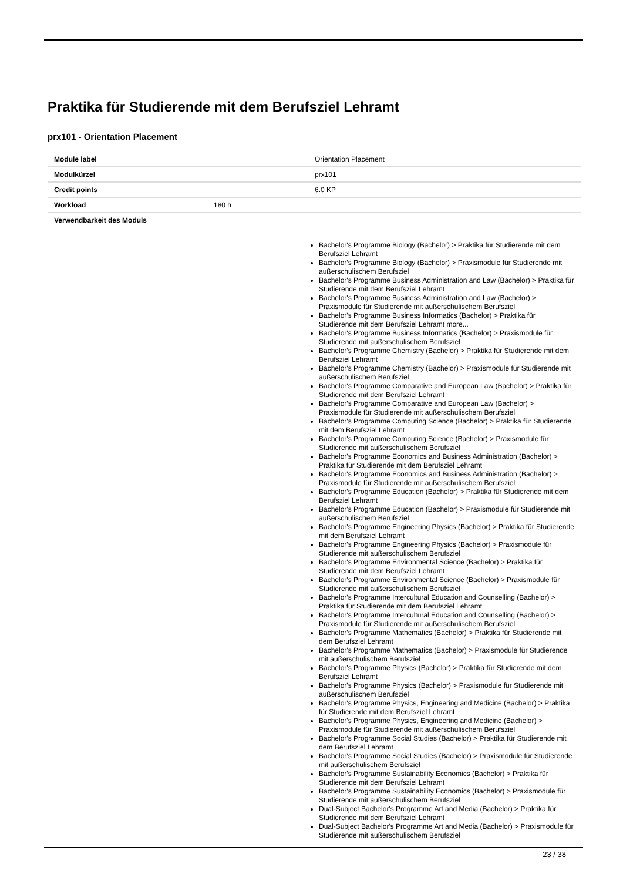Praktika für Studierende mit dem Berufsziel Lehramt
prx101 - Orientation Placement
| Module label | | Orientation Placement |
| Modulkürzel | | prx101 |
| Credit points | | 6.0 KP |
| Workload | 180 h | |
| Verwendbarkeit des Moduls | | |
| | | Bachelor's Programme Biology (Bachelor) > Praktika für Studierende mit dem Berufsziel Lehramt Bachelor's Programme Biology (Bachelor) > Praxismodule für Studierende mit außerschulischem Berufsziel Bachelor's Programme Business Administration and Law (Bachelor) > Praktika für Studierende mit dem Berufsziel Lehramt Bachelor's Programme Business Administration and Law (Bachelor) > Praxismodule für Studierende mit außerschulischem Berufsziel Bachelor's Programme Business Informatics (Bachelor) > Praktika für Studierende mit dem Berufsziel Lehramt more... Bachelor's Programme Business Informatics (Bachelor) > Praxismodule für Studierende mit außerschulischem Berufsziel Bachelor's Programme Chemistry (Bachelor) > Praktika für Studierende mit dem Berufsziel Lehramt Bachelor's Programme Chemistry (Bachelor) > Praxismodule für Studierende mit außerschulischem Berufsziel Bachelor's Programme Comparative and European Law (Bachelor) > Praktika für Studierende mit dem Berufsziel Lehramt Bachelor's Programme Comparative and European Law (Bachelor) > Praxismodule für Studierende mit außerschulischem Berufsziel Bachelor's Programme Computing Science (Bachelor) > Praktika für Studierende mit dem Berufsziel Lehramt Bachelor's Programme Computing Science (Bachelor) > Praxismodule für Studierende mit außerschulischem Berufsziel Bachelor's Programme Economics and Business Administration (Bachelor) > Praktika für Studierende mit dem Berufsziel Lehramt Bachelor's Programme Economics and Business Administration (Bachelor) > Praxismodule für Studierende mit außerschulischem Berufsziel Bachelor's Programme Education (Bachelor) > Praktika für Studierende mit dem Berufsziel Lehramt Bachelor's Programme Education (Bachelor) > Praxismodule für Studierende mit außerschulischem Berufsziel Bachelor's Programme Engineering Physics (Bachelor) > Praktika für Studierende mit dem Berufsziel Lehramt Bachelor's Programme Engineering Physics (Bachelor) > Praxismodule für Studierende mit außerschulischem Berufsziel Bachelor's Programme Environmental Science (Bachelor) > Praktika für Studierende mit dem Berufsziel Lehramt Bachelor's Programme Environmental Science (Bachelor) > Praxismodule für Studierende mit außerschulischem Berufsziel Bachelor's Programme Intercultural Education and Counselling (Bachelor) > Praktika für Studierende mit dem Berufsziel Lehramt Bachelor's Programme Intercultural Education and Counselling (Bachelor) > Praxismodule für Studierende mit außerschulischem Berufsziel Bachelor's Programme Mathematics (Bachelor) > Praktika für Studierende mit dem Berufsziel Lehramt Bachelor's Programme Mathematics (Bachelor) > Praxismodule für Studierende mit außerschulischem Berufsziel Bachelor's Programme Physics (Bachelor) > Praktika für Studierende mit dem Berufsziel Lehramt Bachelor's Programme Physics (Bachelor) > Praxismodule für Studierende mit außerschulischem Berufsziel Bachelor's Programme Physics, Engineering and Medicine (Bachelor) > Praktika für Studierende mit dem Berufsziel Lehramt Bachelor's Programme Physics, Engineering and Medicine (Bachelor) > Praxismodule für Studierende mit außerschulischem Berufsziel Bachelor's Programme Social Studies (Bachelor) > Praktika für Studierende mit dem Berufsziel Lehramt Bachelor's Programme Social Studies (Bachelor) > Praxismodule für Studierende mit außerschulischem Berufsziel Bachelor's Programme Sustainability Economics (Bachelor) > Praktika für Studierende mit dem Berufsziel Lehramt Bachelor's Programme Sustainability Economics (Bachelor) > Praxismodule für Studierende mit außerschulischem Berufsziel Dual-Subject Bachelor's Programme Art and Media (Bachelor) > Praktika für Studierende mit dem Berufsziel Lehramt Dual-Subject Bachelor's Programme Art and Media (Bachelor) > Praxismodule für Studierende mit außerschulischem Berufsziel |
23 / 38